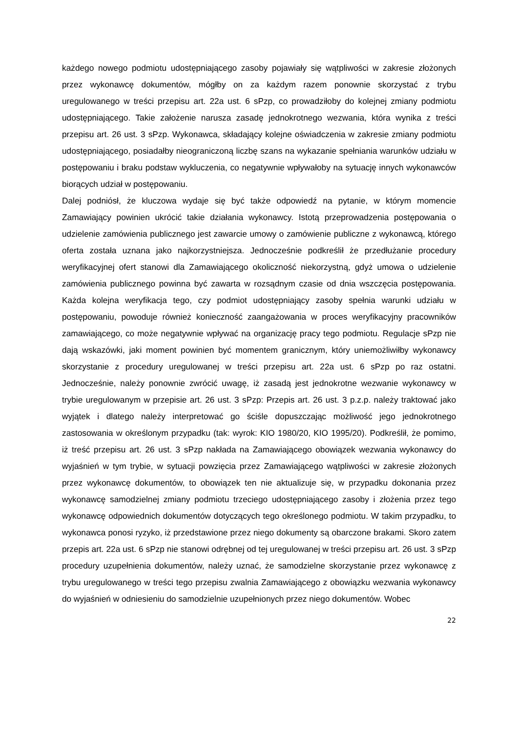każdego nowego podmiotu udostępniającego zasoby pojawiały się wątpliwości w zakresie złożonych przez wykonawcę dokumentów, mógłby on za każdym razem ponownie skorzystać z trybu uregulowanego w treści przepisu art. 22a ust. 6 sPzp, co prowadziłoby do kolejnej zmiany podmiotu udostępniającego. Takie założenie narusza zasadę jednokrotnego wezwania, która wynika z treści przepisu art. 26 ust. 3 sPzp. Wykonawca, składający kolejne oświadczenia w zakresie zmiany podmiotu udostępniającego, posiadałby nieograniczoną liczbę szans na wykazanie spełniania warunków udziału w postępowaniu i braku podstaw wykluczenia, co negatywnie wpływałoby na sytuację innych wykonawców biorących udział w postępowaniu.
Dalej podniósł, że kluczowa wydaje się być także odpowiedź na pytanie, w którym momencie Zamawiający powinien ukrócić takie działania wykonawcy. Istotą przeprowadzenia postępowania o udzielenie zamówienia publicznego jest zawarcie umowy o zamówienie publiczne z wykonawcą, którego oferta została uznana jako najkorzystniejsza. Jednocześnie podkreślił że przedłużanie procedury weryfikacyjnej ofert stanowi dla Zamawiającego okoliczność niekorzystną, gdyż umowa o udzielenie zamówienia publicznego powinna być zawarta w rozsądnym czasie od dnia wszczęcia postępowania. Każda kolejna weryfikacja tego, czy podmiot udostępniający zasoby spełnia warunki udziału w postępowaniu, powoduje również konieczność zaangażowania w proces weryfikacyjny pracowników zamawiającego, co może negatywnie wpływać na organizację pracy tego podmiotu. Regulacje sPzp nie dają wskazówki, jaki moment powinien być momentem granicznym, który uniemożliwiłby wykonawcy skorzystanie z procedury uregulowanej w treści przepisu art. 22a ust. 6 sPzp po raz ostatni. Jednocześnie, należy ponownie zwrócić uwagę, iż zasadą jest jednokrotne wezwanie wykonawcy w trybie uregulowanym w przepisie art. 26 ust. 3 sPzp: Przepis art. 26 ust. 3 p.z.p. należy traktować jako wyjątek i dlatego należy interpretować go ściśle dopuszczając możliwość jego jednokrotnego zastosowania w określonym przypadku (tak: wyrok: KIO 1980/20, KIO 1995/20). Podkreślił, że pomimo, iż treść przepisu art. 26 ust. 3 sPzp nakłada na Zamawiającego obowiązek wezwania wykonawcy do wyjaśnień w tym trybie, w sytuacji powzięcia przez Zamawiającego wątpliwości w zakresie złożonych przez wykonawcę dokumentów, to obowiązek ten nie aktualizuje się, w przypadku dokonania przez wykonawcę samodzielnej zmiany podmiotu trzeciego udostępniającego zasoby i złożenia przez tego wykonawcę odpowiednich dokumentów dotyczących tego określonego podmiotu. W takim przypadku, to wykonawca ponosi ryzyko, iż przedstawione przez niego dokumenty są obarczone brakami. Skoro zatem przepis art. 22a ust. 6 sPzp nie stanowi odrębnej od tej uregulowanej w treści przepisu art. 26 ust. 3 sPzp procedury uzupełnienia dokumentów, należy uznać, że samodzielne skorzystanie przez wykonawcę z trybu uregulowanego w treści tego przepisu zwalnia Zamawiającego z obowiązku wezwania wykonawcy do wyjaśnień w odniesieniu do samodzielnie uzupełnionych przez niego dokumentów. Wobec
22